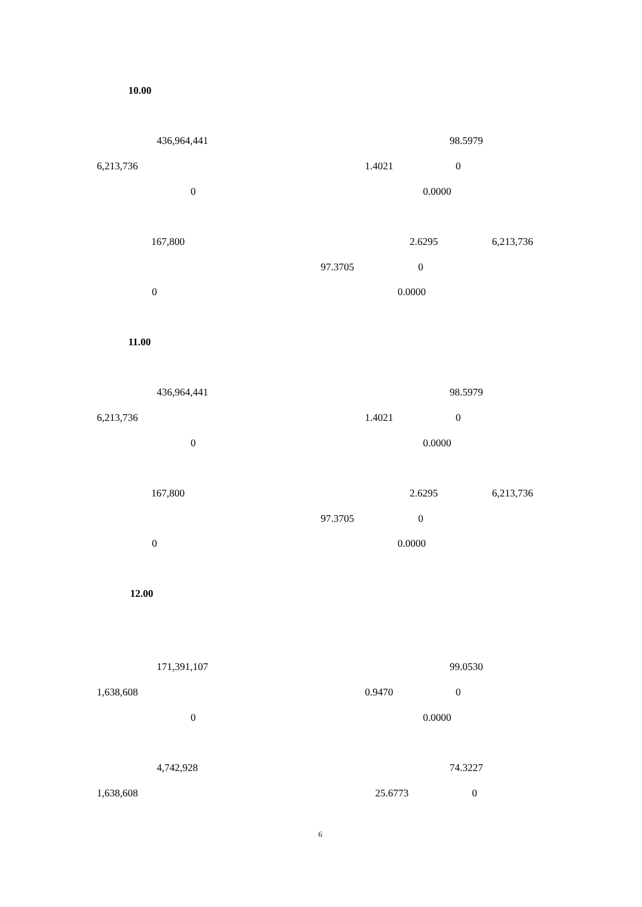10.00
436,964,441 98.5979
6,213,736 1.4021 0
0 0.0000
167,800 2.6295 6,213,736
97.3705 0
0 0.0000
11.00
436,964,441 98.5979
6,213,736 1.4021 0
0 0.0000
167,800 2.6295 6,213,736
97.3705 0
0 0.0000
12.00
171,391,107 99.0530
1,638,608 0.9470 0
0 0.0000
4,742,928 74.3227
1,638,608 25.6773 0
6